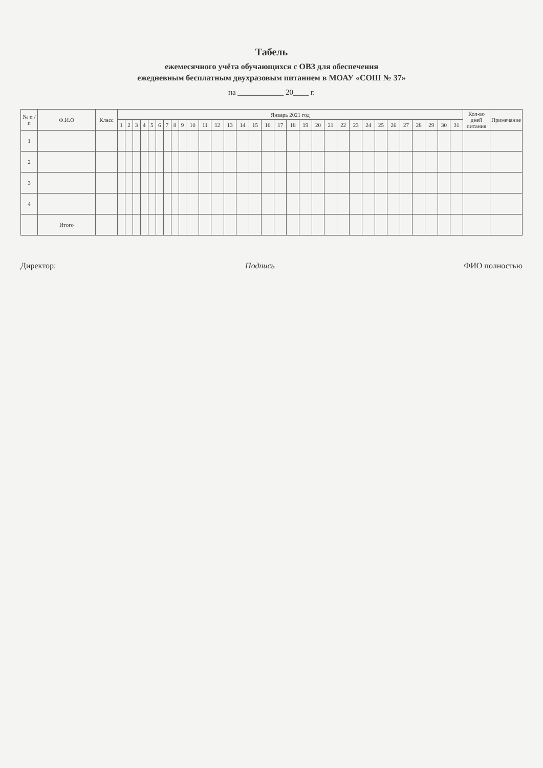Табель
ежемесячного учёта обучающихся с ОВЗ для обеспечения
ежедневным бесплатным двухразовым питанием в МОАУ «СОШ № 37»
на ____________ 20____ г.
| № п / п | Ф.И.О | Класс | Январь 2021 год | | | | | | | | | | | | | | | | | | | | | | | | | | | | | | | Кол-во дней питания | Примечание |
| --- | --- | --- | --- | --- | --- | --- | --- | --- | --- | --- | --- | --- | --- | --- | --- | --- | --- | --- | --- | --- | --- | --- | --- | --- | --- | --- | --- | --- | --- | --- | --- | --- | --- | --- | --- |
| | | | 1 | 2 | 3 | 4 | 5 | 6 | 7 | 8 | 9 | 10 | 11 | 12 | 13 | 14 | 15 | 16 | 17 | 18 | 19 | 20 | 21 | 22 | 23 | 24 | 25 | 26 | 27 | 28 | 29 | 30 | 31 | | |
| 1 | | | | | | | | | | | | | | | | | | | | | | | | | | | | | | | | | | | |
| 2 | | | | | | | | | | | | | | | | | | | | | | | | | | | | | | | | | | | |
| 3 | | | | | | | | | | | | | | | | | | | | | | | | | | | | | | | | | | | |
| 4 | | | | | | | | | | | | | | | | | | | | | | | | | | | | | | | | | | | |
| | Итого | | | | | | | | | | | | | | | | | | | | | | | | | | | | | | | | | | |
Директор: Подпись ФИО полностью